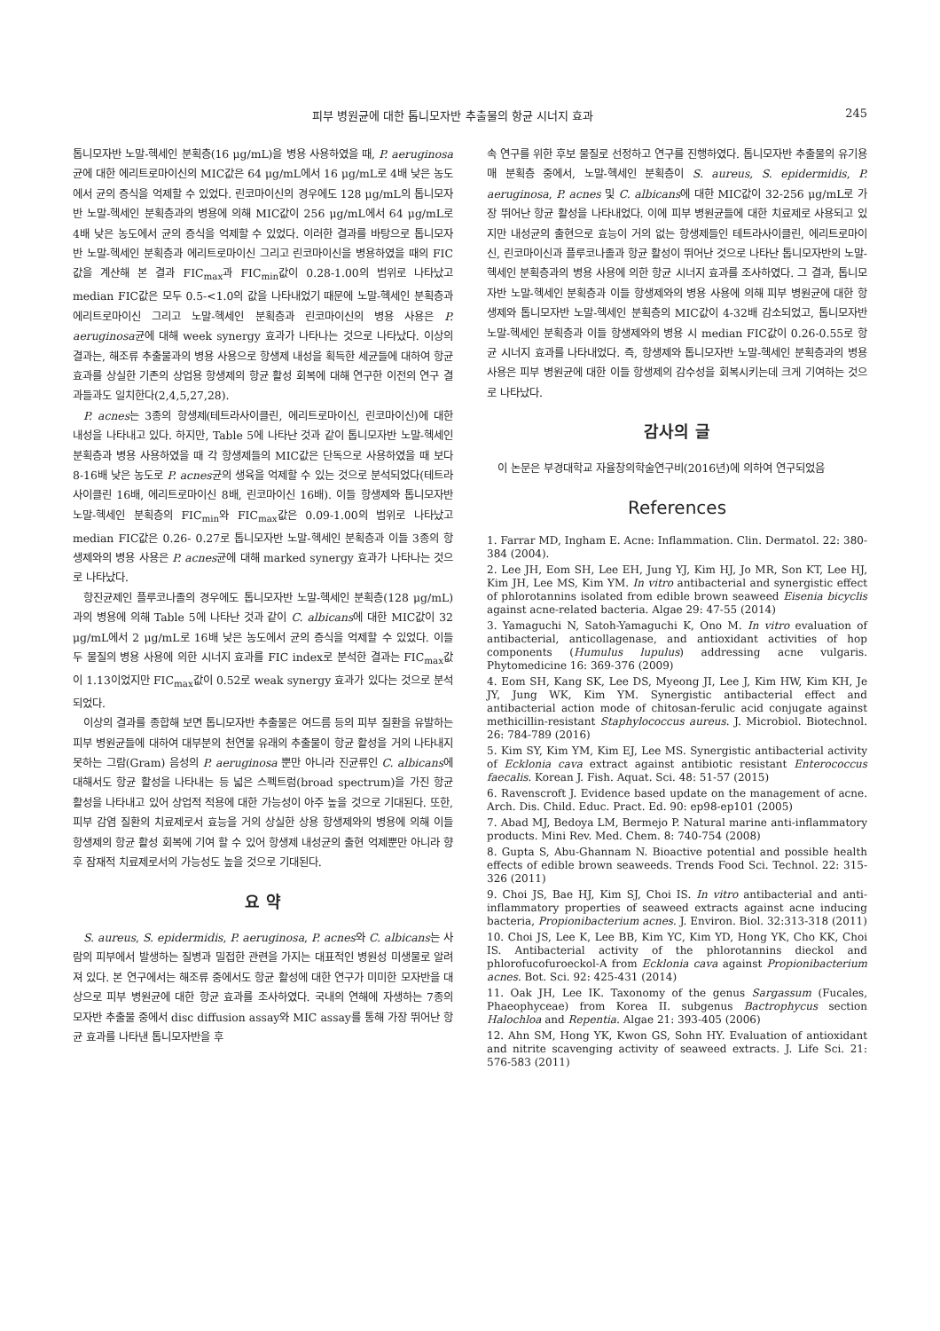피부 병원균에 대한 톱니모자반 추출물의 항균 시너지 효과 245
톱니모자반 노말-헥세인 분획층(16 μg/mL)을 병용 사용하였을 때, P. aeruginosa균에 대한 에리트로마이신의 MIC값은 64 μg/mL에서 16 μg/mL로 4배 낮은 농도에서 균의 증식을 억제할 수 있었다. 린코마이신의 경우에도 128 μg/mL의 톱니모자반 노말-헥세인 분획층과의 병용에 의해 MIC값이 256 μg/mL에서 64 μg/mL로 4배 낮은 농도에서 균의 증식을 억제할 수 있었다. 이러한 결과를 바탕으로 톱니모자반 노말-헥세인 분획층과 에리트로마이신 그리고 린코마이신을 병용하였을 때의 FIC값을 계산해 본 결과 FIC<sub>max</sub>과 FIC<sub>min</sub>값이 0.28-1.00의 범위로 나타났고 median FIC값은 모두 0.5-<1.0의 값을 나타내었기 때문에 노말-헥세인 분획층과 에리트로마이신 그리고 노말-헥세인 분획층과 린코마이신의 병용 사용은 P. aeruginosa균에 대해 week synergy 효과가 나타나는 것으로 나타났다. 이상의 결과는, 해조류 추출물과의 병용 사용으로 항생제 내성을 획득한 세균들에 대하여 항균 효과를 상실한 기존의 상업용 항생제의 항균 활성 회복에 대해 연구한 이전의 연구 결과들과도 일치한다(2,4,5,27,28).
P. acnes는 3종의 항생제(테트라사이클린, 에리트로마이신, 린코마이신)에 대한 내성을 나타내고 있다. 하지만, Table 5에 나타난 것과 같이 톱니모자반 노말-헥세인 분획층과 병용 사용하였을 때 각 항생제들의 MIC값은 단독으로 사용하였을 때 보다 8-16배 낮은 농도로 P. acnes균의 생육을 억제할 수 있는 것으로 분석되었다(테트라사이클린 16배, 에리트로마이신 8배, 린코마이신 16배). 이들 항생제와 톱니모자반 노말-헥세인 분획층의 FIC<sub>min</sub>와 FIC<sub>max</sub>값은 0.09-1.00의 범위로 나타났고 median FIC값은 0.26- 0.27로 톱니모자반 노말-헥세인 분획층과 이들 3종의 항생제와의 병용 사용은 P. acnes균에 대해 marked synergy 효과가 나타나는 것으로 나타났다.
항진균제인 플루코나졸의 경우에도 톱니모자반 노말-헥세인 분획층(128 μg/mL)과의 병용에 의해 Table 5에 나타난 것과 같이 C. albicans에 대한 MIC값이 32 μg/mL에서 2 μg/mL로 16배 낮은 농도에서 균의 증식을 억제할 수 있었다. 이들 두 물질의 병용 사용에 의한 시너지 효과를 FIC index로 분석한 결과는 FIC<sub>max</sub>값이 1.13이었지만 FIC<sub>max</sub>값이 0.52로 weak synergy 효과가 있다는 것으로 분석되었다.
이상의 결과를 종합해 보면 톱니모자반 추출물은 여드름 등의 피부 질환을 유발하는 피부 병원균들에 대하여 대부분의 천연물 유래의 추출물이 항균 활성을 거의 나타내지 못하는 그람(Gram) 음성의 P. aeruginosa 뿐만 아니라 진균류인 C. albicans에 대해서도 항균 활성을 나타내는 등 넓은 스펙트럼(broad spectrum)을 가진 항균 활성을 나타내고 있어 상업적 적용에 대한 가능성이 아주 높을 것으로 기대된다. 또한, 피부 감염 질환의 치료제로서 효능을 거의 상실한 상용 항생제와의 병용에 의해 이들 항생제의 항균 활성 회복에 기여 할 수 있어 항생제 내성균의 출현 억제뿐만 아니라 향후 잠재적 치료제로서의 가능성도 높을 것으로 기대된다.
요 약
S. aureus, S. epidermidis, P. aeruginosa, P. acnes와 C. albicans는 사람의 피부에서 발생하는 질병과 밀접한 관련을 가지는 대표적인 병원성 미생물로 알려져 있다. 본 연구에서는 해조류 중에서도 항균 활성에 대한 연구가 미미한 모자반을 대상으로 피부 병원균에 대한 항균 효과를 조사하였다. 국내의 연해에 자생하는 7종의 모자반 추출물 중에서 disc diffusion assay와 MIC assay를 통해 가장 뛰어난 항균 효과를 나타낸 톱니모자반을 후
속 연구를 위한 후보 물질로 선정하고 연구를 진행하였다. 톱니모자반 추출물의 유기용매 분획층 중에서, 노말-헥세인 분획층이 S. aureus, S. epidermidis, P. aeruginosa, P. acnes 및 C. albicans에 대한 MIC값이 32-256 μg/mL로 가장 뛰어난 항균 활성을 나타내었다. 이에 피부 병원균들에 대한 치료제로 사용되고 있지만 내성균의 출현으로 효능이 거의 없는 항생제들인 테트라사이클린, 에리트로마이신, 린코마이신과 플루코나졸과 항균 활성이 뛰어난 것으로 나타난 톱니모자반의 노말-헥세인 분획층과의 병용 사용에 의한 항균 시너지 효과를 조사하였다. 그 결과, 톱니모자반 노말-헥세인 분획층과 이들 항생제와의 병용 사용에 의해 피부 병원균에 대한 항생제와 톱니모자반 노말-헥세인 분획층의 MIC값이 4-32배 감소되었고, 톱니모자반 노말-헥세인 분획층과 이들 항생제와의 병용 시 median FIC값이 0.26-0.55로 항균 시너지 효과를 나타내었다. 즉, 항생제와 톱니모자반 노말-헥세인 분획층과의 병용 사용은 피부 병원균에 대한 이들 항생제의 감수성을 회복시키는데 크게 기여하는 것으로 나타났다.
감사의 글
이 논문은 부경대학교 자율창의학술연구비(2016년)에 의하여 연구되었음
References
1. Farrar MD, Ingham E. Acne: Inflammation. Clin. Dermatol. 22: 380-384 (2004).
2. Lee JH, Eom SH, Lee EH, Jung YJ, Kim HJ, Jo MR, Son KT, Lee HJ, Kim JH, Lee MS, Kim YM. In vitro antibacterial and synergistic effect of phlorotannins isolated from edible brown seaweed Eisenia bicyclis against acne-related bacteria. Algae 29: 47-55 (2014)
3. Yamaguchi N, Satoh-Yamaguchi K, Ono M. In vitro evaluation of antibacterial, anticollagenase, and antioxidant activities of hop components (Humulus lupulus) addressing acne vulgaris. Phytomedicine 16: 369-376 (2009)
4. Eom SH, Kang SK, Lee DS, Myeong JI, Lee J, Kim HW, Kim KH, Je JY, Jung WK, Kim YM. Synergistic antibacterial effect and antibacterial action mode of chitosan-ferulic acid conjugate against methicillin-resistant Staphylococcus aureus. J. Microbiol. Biotechnol. 26: 784-789 (2016)
5. Kim SY, Kim YM, Kim EJ, Lee MS. Synergistic antibacterial activity of Ecklonia cava extract against antibiotic resistant Enterococcus faecalis. Korean J. Fish. Aquat. Sci. 48: 51-57 (2015)
6. Ravenscroft J. Evidence based update on the management of acne. Arch. Dis. Child. Educ. Pract. Ed. 90: ep98-ep101 (2005)
7. Abad MJ, Bedoya LM, Bermejo P. Natural marine anti-inflammatory products. Mini Rev. Med. Chem. 8: 740-754 (2008)
8. Gupta S, Abu-Ghannam N. Bioactive potential and possible health effects of edible brown seaweeds. Trends Food Sci. Technol. 22: 315-326 (2011)
9. Choi JS, Bae HJ, Kim SJ, Choi IS. In vitro antibacterial and anti-inflammatory properties of seaweed extracts against acne inducing bacteria, Propionibacterium acnes. J. Environ. Biol. 32:313-318 (2011)
10. Choi JS, Lee K, Lee BB, Kim YC, Kim YD, Hong YK, Cho KK, Choi IS. Antibacterial activity of the phlorotannins dieckol and phlorofucofuroeckol-A from Ecklonia cava against Propionibacterium acnes. Bot. Sci. 92: 425-431 (2014)
11. Oak JH, Lee IK. Taxonomy of the genus Sargassum (Fucales, Phaeophyceae) from Korea II. subgenus Bactrophycus section Halochloa and Repentia. Algae 21: 393-405 (2006)
12. Ahn SM, Hong YK, Kwon GS, Sohn HY. Evaluation of antioxidant and nitrite scavenging activity of seaweed extracts. J. Life Sci. 21: 576-583 (2011)